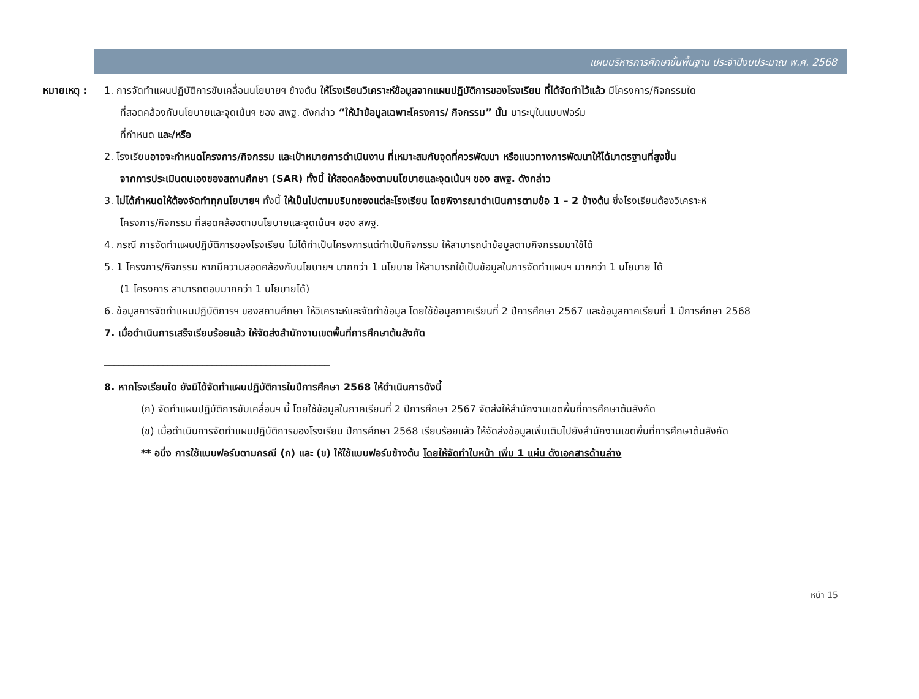แผนบริหารการศึกษาขั้นพื้นฐาน ประจำปีงบประมาณ พ.ศ. 2568
หมายเหตุ : 1. การจัดทำแผนปฏิบัติการขับเคลื่อนนโยบายฯ ข้างต้น ให้โรงเรียนวิเคราะห์ข้อมูลจากแผนปฏิบัติการของโรงเรียน ที่ได้จัดทำไว้แล้ว มีโครงการ/กิจกรรมใด
ที่สอดคล้องกับนโยบายและจุดเน้นฯ ของ สพฐ. ดังกล่าว “ให้นำข้อมูลเฉพาะโครงการ/ กิจกรรม” นั้น มาระบุในแบบฟอร์ม
ที่กำหนด และ/หรือ
2. โรงเรียนอาจจะกำหนดโครงการ/กิจกรรม และเป้าหมายการดำเนินงาน ที่เหมาะสมกับจุดที่ควรพัฒนา หรือแนวทางการพัฒนาให้ได้มาตรฐานที่สูงขึ้น
จากการประเมินตนเองของสถานศึกษา (SAR) ทั้งนี้ ให้สอดคล้องตามนโยบายและจุดเน้นฯ ของ สพฐ. ดังกล่าว
3. ไม่ได้กำหนดให้ต้องจัดทำทุกนโยบายฯ ทั้งนี้ ให้เป็นไปตามบริบทของแต่ละโรงเรียน โดยพิจารณาดำเนินการตามข้อ 1 – 2 ข้างต้น ซึ่งโรงเรียนต้องวิเคราะห์
โครงการ/กิจกรรม ที่สอดคล้องตามนโยบายและจุดเน้นฯ ของ สพฐ.
4. กรณี การจัดทำแผนปฏิบัติการของโรงเรียน ไม่ได้ทำเป็นโครงการแต่ทำเป็นกิจกรรม ให้สามารถนำข้อมูลตามกิจกรรมมาใช้ได้
5. 1 โครงการ/กิจกรรม หากมีความสอดคล้องกับนโยบายฯ มากกว่า 1 นโยบาย ให้สามารถใช้เป็นข้อมูลในการจัดทำแผนฯ มากกว่า 1 นโยบาย ได้
(1 โครงการ สามารถตอบมากกว่า 1 นโยบายได้)
6. ข้อมูลการจัดทำแผนปฏิบัติการฯ ของสถานศึกษา ให้วิเคราะห์และจัดทำข้อมูล โดยใช้ข้อมูลภาคเรียนที่ 2 ปีการศึกษา 2567 และข้อมูลภาคเรียนที่ 1 ปีการศึกษา 2568
7. เมื่อดำเนินการเสร็จเรียบร้อยแล้ว ให้จัดส่งสำนักงานเขตพื้นที่การศึกษาต้นสังกัด
______________________________________________
8. หากโรงเรียนใด ยังมิได้จัดทำแผนปฏิบัติการในปีการศึกษา 2568 ให้ดำเนินการดังนี้
(ก) จัดทำแผนปฏิบัติการขับเคลื่อนฯ นี้ โดยใช้ข้อมูลในภาคเรียนที่ 2 ปีการศึกษา 2567 จัดส่งให้สำนักงานเขตพื้นที่การศึกษาต้นสังกัด
(ข) เมื่อดำเนินการจัดทำแผนปฏิบัติการของโรงเรียน ปีการศึกษา 2568 เรียบร้อยแล้ว ให้จัดส่งข้อมูลเพิ่มเติมไปยังสำนักงานเขตพื้นที่การศึกษาต้นสังกัด
** อนึ่ง การใช้แบบฟอร์มตามกรณี (ก) และ (ข) ให้ใช้แบบฟอร์มข้างต้น โดยให้จัดทำใบหน้า เพิ่ม 1 แผ่น ดังเอกสารด้านล่าง
หน้า 15